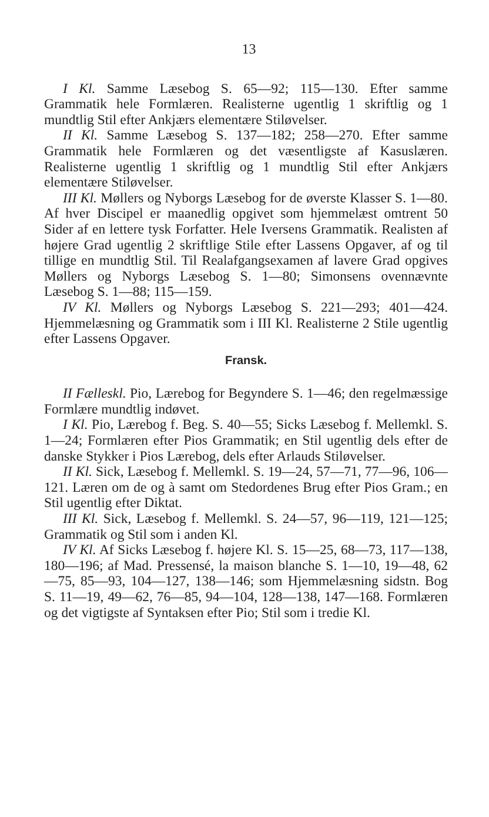13
I Kl. Samme Læsebog S. 65—92; 115—130. Efter samme Grammatik hele Formlæren. Realisterne ugentlig 1 skriftlig og 1 mundtlig Stil efter Ankjærs elementære Stiløvelser.
II Kl. Samme Læsebog S. 137—182; 258—270. Efter samme Grammatik hele Formlæren og det væsentligste af Kasuslæren. Realisterne ugentlig 1 skriftlig og 1 mundtlig Stil efter Ankjærs elementære Stiløvelser.
III Kl. Møllers og Nyborgs Læsebog for de øverste Klasser S. 1—80. Af hver Discipel er maanedlig opgivet som hjemmelæst omtrent 50 Sider af en lettere tysk Forfatter. Hele Iversens Grammatik. Realisten af højere Grad ugentlig 2 skriftlige Stile efter Lassens Opgaver, af og til tillige en mundtlig Stil. Til Realafgangsexamen af lavere Grad opgives Møllers og Nyborgs Læsebog S. 1—80; Simonsens ovennævnte Læsebog S. 1—88; 115—159.
IV Kl. Møllers og Nyborgs Læsebog S. 221—293; 401—424. Hjemmelæsning og Grammatik som i III Kl. Realisterne 2 Stile ugentlig efter Lassens Opgaver.
Fransk.
II Fælleskl. Pio, Lærebog for Begyndere S. 1—46; den regelmæssige Formlære mundtlig indøvet.
I Kl. Pio, Lærebog f. Beg. S. 40—55; Sicks Læsebog f. Mellemkl. S. 1—24; Formlæren efter Pios Grammatik; en Stil ugentlig dels efter de danske Stykker i Pios Lærebog, dels efter Arlauds Stiløvelser.
II Kl. Sick, Læsebog f. Mellemkl. S. 19—24, 57—71, 77—96, 106—121. Læren om de og à samt om Stedordenes Brug efter Pios Gram.; en Stil ugentlig efter Diktat.
III Kl. Sick, Læsebog f. Mellemkl. S. 24—57, 96—119, 121—125; Grammatik og Stil som i anden Kl.
IV Kl. Af Sicks Læsebog f. højere Kl. S. 15—25, 68—73, 117—138, 180—196; af Mad. Pressensé, la maison blanche S. 1—10, 19—48, 62—75, 85—93, 104—127, 138—146; som Hjemmelæsning sidstn. Bog S. 11—19, 49—62, 76—85, 94—104, 128—138, 147—168. Formlæren og det vigtigste af Syntaksen efter Pio; Stil som i tredie Kl.